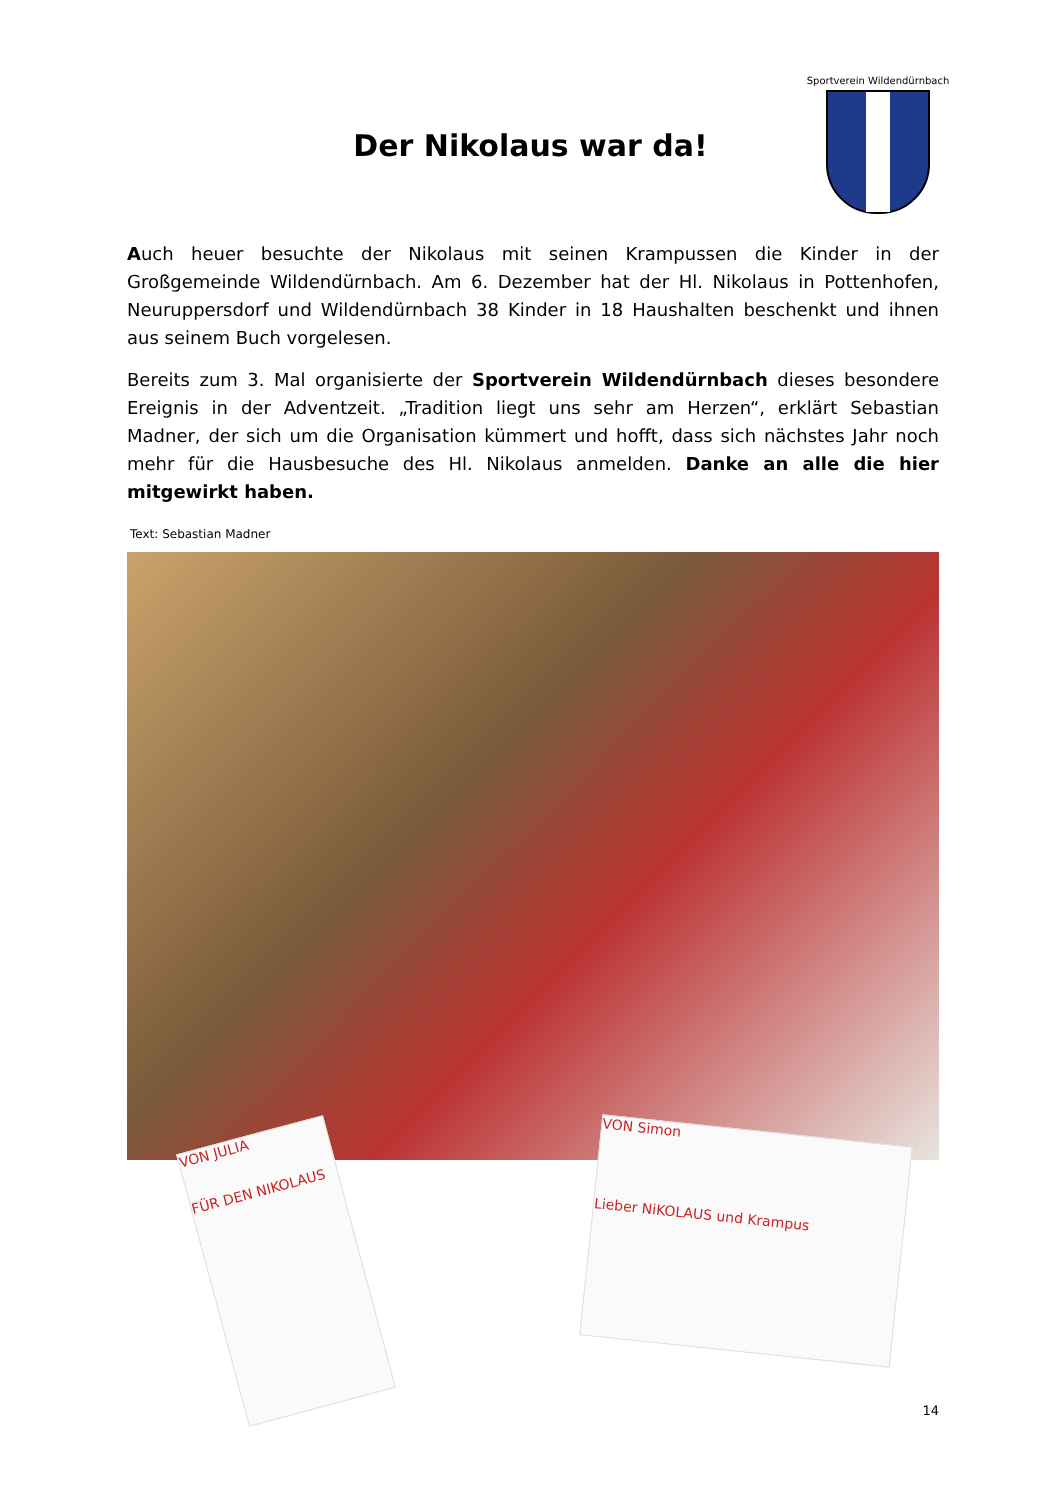Sportverein Wildendürnbach
Der Nikolaus war da!
Auch heuer besuchte der Nikolaus mit seinen Krampussen die Kinder in der Großgemeinde Wildendürnbach. Am 6. Dezember hat der Hl. Nikolaus in Pottenhofen, Neuruppersdorf und Wildendürnbach 38 Kinder in 18 Haushalten beschenkt und ihnen aus seinem Buch vorgelesen.
Bereits zum 3. Mal organisierte der Sportverein Wildendürnbach dieses besondere Ereignis in der Adventzeit. „Tradition liegt uns sehr am Herzen“, erklärt Sebastian Madner, der sich um die Organisation kümmert und hofft, dass sich nächstes Jahr noch mehr für die Hausbesuche des Hl. Nikolaus anmelden. Danke an alle die hier mitgewirkt haben.
Text: Sebastian Madner
VON JULIA
FÜR DEN NIKOLAUS
VON Simon
Lieber NiKOLAUS und Krampus
14